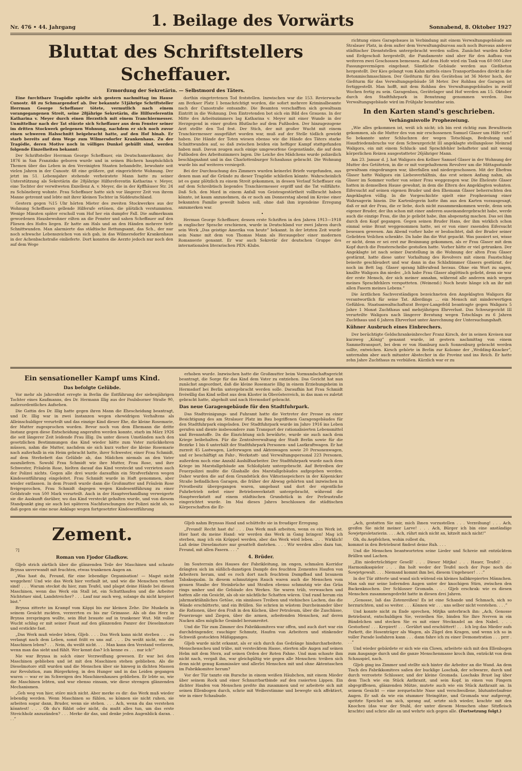Nr. 476 • 44. Jahrgang 1. Beilage des Vorwärts Sonnabend, 8. Oktober 1927
Bluttat des Schriftstellers Scheffauer.
Ermordung der Sekretärin. — Selbstmord des Täters.
Eine furchtbare Tragödie spielte sich gestern nachmittag im Hause Cunostr. 48 zu Schmargendorf ab. Der bekannte 51jährige Schriftsteller Herrman George Scheffauer tötete, vermutlich nach einem vorangegangenen Streit, seine 28jährige Sekretärin, die Hilfsreferentin Katharina v. Meyer durch einen Herzstich mit einem Tranchiermesser. Unmittelbar nach der Tat stürzte sich Scheffauer aus dem Fenster seiner im dritten Stockwerk gelegenen Wohnung, nachdem er sich noch zuvor einen schweren Halsschnitt beigebracht hatte, auf den Hof hinab. Er starb bereits auf dem Wege zum Wilmersdorfer Krankenhaus. Zu der Tragödie, deren Motive noch in völliges Dunkel gehüllt sind, werden folgende Einzelheiten bekannt:
Der Schriftsteller Herrman George Scheffauer, ein Deutschamerikaner, der 1876 in San Franzisko geboren wurde und in seinen Büchern hauptsächlich Themen über das Leben in den Vereinigten Staaten behandelte, bewohnte seit vielen Jahren in der Cunostr. 48 eine größere, gut eingerichtete Wohnung. Der jetzt im 51. Lebensjahre stehende verheiratete Mann hatte zu seiner Unterstützung als Sekretärin die 28jährige Hilfsreferentin Katharina v. Meyer, eine Tochter der verwitweten Exzellenz A. v. Meyer, die in der Kyffhäuser Str. 24 zu Schöneberg wohnte. Frau Scheffauer hatte sich vor längerer Zeit von ihrem Manne getrennt und lebte mit ihrer kleinen Tochter in Süddeutschland.
Gestern gegen ¾15 Uhr hörten Mieter des zweiten Stockwerkes aus der Wohnung Scheffauers gellende Hilferufe ertönen, die plötzlich verstummten. Wenige Minuten später erscholl vom Hof her ein dumpfer Fall. Die aufmerksam gewordenen Hausbewohner eilten an die Fenster und sahen Scheffauer auf den Fliesen des Hofes liegen. Er hatte am Hals und an den Händen mehrere tiefe Schnittwunden. Man alarmierte das städtische Rettungsamt, das Sch., der nur noch schwache Lebenszeichen von sich gab, in das Wilmersdorfer Krankenhaus in der Achenbachstraße einlieferte. Dort konnten die Aerzte jedoch nur noch den auf dem Wege
dorthin eingetretenen Tod feststellen. Inzwischen war die 153. Revierwache am Berkaer Platz 1 benachrichtigt worden, die sofort mehrere Kriminalbeamte nach der Cunostraße entsandte. Die Beamten verschafften sich gewaltsam Eintritt in die Wohnung. Den Eintretenden bot sich ein Bild des Grauens. In der Mitte des Arbeitszimmers lag Katharina v. Meyer mit einer Wunde in der Herzgegend in einer großen Blutlache auf dem Fußboden. Der hinzugezogene Arzt stellte den Tod fest. Der Stich, der mit großer Wucht mit einem Tranchiermesser ausgeführt worden war, muß auf der Stelle tödlich gewirkt haben. Die Hände der Toten wiesen ebenso wie die Hände des Täters starke Schnittwunden auf, so daß zwischen beiden ein heftiger Kampf stattgefunden haben muß. Davon zeugen auch einige umgeworfene Gegenstände, die auf dem Fußboden des Arbeitszimmers lagen. Die Leiche des Mädchens wurde polizeilich beschlagnahmt und in das Charlottenburger Schauhaus gebracht. Die Wohnung wurde bis auf weiteres versiegelt.
Bei der Durchsuchung des Zimmers wurden keinerlei Briefe vorgefunden, aus denen man auf die Gründe zu dieser Tragödie schließen könnte. Wahrscheinlich ist es ganz plötzlich zu einem Streit gekommen, in dessen Verlauf Scheffauer ein auf dem Schreibtisch liegendes Tranchiermesser ergriff und die Tat vollführte. Daß Sch. den Mord in einem Anfall von Geistesgestörtheit vollbracht haben könnte, ist kaum anzunehmen, da er noch am Donnerstag abend im Kreise einer bekannten Familie geweilt haben soll, ohne daß ihm irgendeine Erregung anzumerken war.
•
Herman George Scheffauer, dessen erste Schriften in den Jahren 1913—1918 in englischer Sprache erschienen, wurde in Deutschland vor zwei Jahren durch sein Werk „Das geistige Amerika von heute“ bekannt. In der letzten Zeit wurde sein Name mit dem von Thomas Mann als Herausgeber einer modernen Romanserie genannt. Er war auch Sekretär der deutschen Gruppe des internationalen literarischen PEN.-Klubs.
richtung eines Garagebaues in Verbindung mit einem Verwaltungsgebäude am Stralauer Platz, in dem außer dem Verwaltungsbureau auch noch Bureaus anderer städtischer Dienststellen untergebracht werden sollen. Zunächst wurden Keller und Erdgeschoß hergestellt, die Fundamente sind aber für den Aufbau von weiteren zwei Geschossen bemessen. Auf dem Hofe wird ein Tank von 60 000 Liter Fassungsvermögen eingebaut. Sämtliche Gebäude werden aus Gießbeton hergestellt. Der Kies gelangt vom Kahn mittels eines Transportbandes direkt in die Betonmischmaschinen. Der Gießturm für den Gerätebau ist 36 Meter hoch, der Gießturm für das Verwaltungsgebäude 58 Meter. Der Rohbau der Garagen ist fertiggestellt. Man hofft, mit dem Rohbau des Verwaltungsgebäudes in zwölf Wochen fertig zu sein. Garagenbau, Gerätelager und Hof werden am 15. Oktober durch den Stadtfuhrpark in Benutzung genommen werden. Das Verwaltungsgebäude wird im Frühjahr benutzbar sein.
In den Karten stand's geschrieben.
Verhängnisvolle Prophezeiung.
„Wie alles gekommen ist, weiß ich nicht; ich bin erst richtig zum Bewußtsein gekommen, als die Mutter des von mir erschossenen Samuel Glaser um Hilfe rief.“ So bekannte unter Schluchzen der wegen Totschlags, Bedrohung und Hausfriedensbruchs vor dem Schwurgericht III angeklagte stellungslose Meinrad Waligora, ein mit einem Schluck- und Sprachfehler behafteter und mit wenig körperlichen Reizen ausgestatteter 26jähriger Mann.
Am 23. Januar d. J. hat Waligora den Kellner Samuel Glaser in der Wohnung der Mutter des Getöteten, in die er mit vorgehaltenem Revolver um die Mittagsstunde gewaltsam eingedrungen war, überfallen und niedergeschossen. Mit der Ehefrau Glaser hatte Waligora ein Liebesverhältnis, das erst seinen Anfang nahm, als Glaser im Sommer vorher von seiner Frau weggezogen war. Die Eheleute Glaser hatten in demselben Hause gewohnt, in dem die Eltern des Angeklagten wohnten. Eifersucht auf seinen eigenen Bruder und den Ehemann Glaser beherrschten den Angeklagten völlig. In die Vorgeschichte spielt eine Prophezeiung einer Wahrsagerin hinein. Die Kartenlegerin hatte ihm aus den Karten vorausgesagt, daß er mit der Frau, die er liebe, doch nicht zusammenkommen werde, denn sein eigener Bruder, der ihn schon mit einer anderen auseinandergebracht habe, werde auch die einzige Frau, die ihn je geliebt habe, ihm abspenstig machen. Das sei ihm durch den Kopf gegangen. Gegen seinen Bruder Hans, der ihm wirklich schon einmal seine Braut weggenommen hatte, sei er von einer rasenden Eifersucht besessen gewesen. Am Abend vorher habe er beobachtet, daß der Bruder seiner Geliebten Veilchen schenkte. Da habe ihn die Wut gepackt. Was passiert sei, wisse er nicht, denn er sei erst zur Besinnung gekommen, als er Frau Glaser mit dem Kopf durch die Fensterscheibe gestoßen hatte. Vorher hätte er viel getrunken. Der Angeklagte ist nach seiner Darstellung in die Wohnung der alten Frau Glaser gestürmt, hatte diese unter Vorhaltung des Revolvers mit einem Faustschlag beiseite geschleudert und war dann in das Schlafzimmer Glasers gestürmt, der noch im Bett lag. Glaser sprang hilferufend heraus. Ohne ein Wort zu sagen, knallte Waligora ihn nieder. „Ich habe Frau Glaser abgöttisch geliebt, denn sie war der erste Mensch, der sich meiner annahm, während alle anderen mich wegen meines Sprachfehlers verspotteten. (Weinend:) Noch heute hänge ich an ihr mit allen Fasern meines Lebens.“
Die ärztlichen Sachverständigen bezeichneten den Angeklagten Waligora für verantwortlich für seine Tat. Allerdings ... ein Mensch mit minderwertigen Gefühlen. Staatsanwaltschaftsrat Berger-Langefeld beantragte gegen Waligora 5 Jahre 1 Monat Zuchthaus und mehrjährigen Ehrverlust. Das Schwurgericht III verurteilte Waligora nach längerer Beratung wegen Totschlags zu 6 Jahren Zuchthaus und 6 Jahren Ehrverlust unter Anrechnung der Untersuchungshaft.
Kühner Ausbruch eines Einbrechers.
Der berüchtigte Geldschrankeinbrecher Franz Kirsch, der in seinen Kreisen nur kurzweg „König“ genannt wurde, ist gestern nachmittag von einem Sammeltransport, bei dem er von Hamburg nach Sonnenburg gebracht werden sollte, entwichen. Kirsch gehörte in Berlin zur Kolonne der „Wedding-Knacker“, unternahm aber auch mitunter Abstecher in die Provinz und ins Reich. Er hatte zehn Jahre Zuchthaus zu verbüßen. Kürzlich war er zu
Ein sensationeller Kampf ums Kind.
Das befolgte Gelübde.
Vor mehr als Jahresfrist erregte in Berlin die Entführung der siebenjährigen Tochter eines Kaufmanns, des Dr. Hermann Illig aus der Paulsborner Straße 90, außerordentliches Aufsehen.
Die Gattin des Dr. Illig hatte gegen ihren Mann die Ehescheidung beantragt, und Dr. Illig war in zwei Instanzen wegen ehewidrigen Verhaltens als Alleinschuldiger verurteilt und das einzige Kind dieser Ehe, die kleine Rosemarie, der Mutter zugesprochen worden. Bevor noch von dem Ehemann die dritte Instanz gegen diese Entscheidung angerufen werden konnte, starb im März 1926 die seit längerer Zeit leidende Frau Illig. Da unter diesen Umständen nach den gesetzlichen Bestimmungen das Kind wieder hätte zum Vater zurückkehren müssen, nahm die Mutter, nachdem sie sich kurz vorher die kleine Rosemarie nach außerhalb in ein Heim gebracht hatte, ihrer Schwester, einer Frau Schmidt, auf dem Sterbebett das Gelübde ab, das Mädchen niemals an den Vater auszuliefern. Sowohl Frau Schmidt wie ihre Mutter, Frau Rose, und ihre Schwester, Fräulein Rose, hielten darauf das Kind versteckt und verrieten auch der Polizei nichts. Gegen alle drei wurde daraufhin ein Strafverfahren wegen Kindesentführung eingeleitet. Frau Schmidt wurde in Haft genommen, aber wieder entlassen. In dem Prozeß wurde dann die Großmutter und Fräulein Rose freigesprochen, Frau Schmidt dagegen wegen Kindesentführung zu einer Geldstrafe von 500 Mark verurteilt. Auch in der Hauptverhandlung verweigerte sie die Auskunft darüber, wo das Kind versteckt gehalten wurde, und von diesem Standpunkt ging sie auch bei späteren Nachforschungen der Polizei nicht ab, so daß gegen sie eine neue Anklage wegen fortgesetzter Kindesentführung
erhoben wurde. Inzwischen hatte die Großmutter beim Vormundschaftsgericht beantragt, die Sorge für das Kind dem Vater zu entziehen. Das Gericht hat nun zunächst angeordnet, daß die kleine Rosemarie Illig in einem Erziehungsheim in Hermsdorf bei Berlin untergebracht werden solle. Daraufhin hat Frau Schmidt freiwillig das Kind selbst aus dem Kloster in Oberösterreich, in das man es zuletzt gebracht hatte, abgeholt und nach Hermsdorf gebracht.
Das neue Garagengebäude für den Stadtfuhrpark.
Das Stadtreinigungs- und Fuhramt hatte die Vertreter der Presse zu einer Besichtigung des am Stralauer Platz im Bau begriffenen Garagengebäudes für den Stadtfuhrpark eingeladen. Der Stadtfuhrpark wurde im Jahre 1916 ins Leben gerufen und diente insbesondere zum Transport der rationalisierten Lebensmittel und Brennstoffe. Da die Einrichtung sich bewährte, wurde sie auch nach dem Kriege beibehalten. Für die Zentralverwaltung der Stadt Berlin sowie für die Bezirke 1 bis 6 unterhält der Stadtfuhrpark Personen- und Lastkraftwagen. Er hat zurzeit 45 Lastwagen, Lieferwagen und Aktenwagen sowie 20 Personenwagen, und er beschäftigt an Fahr-, Werkstatt- und Verwaltungspersonal 223 Personen, außerdem noch eine Anzahl Aushilfsarbeiter. Der Stadtfuhrpark wurde nach dem Kriege im Marstallgebäude am Schloßplatz untergebracht. Auf Betreiben der Feuerpolizei mußte die Glashalle des Marstallgebäudes aufgegeben werden. Daher wurden die auf dem Grundstück des Viktoriaspeichers in der Köpenicker Straße befindlichen Garagen, die früher der Abwag gehörten und inzwischen in Privatbesitz übergegangen waren, umgebaut und dort der eigentliche Fuhrbetrieb nebst einer Betriebswerkstatt untergebracht, während die Hauptwerkstatt auf einem städtischen Grundstück in der Perleustraße eingerichtet wurde. Im Mai dieses Jahres beschlossen die städtischen Körperschaften die Er-
Zement.
7]
Roman von Fjodor Gladkow.
Gljeb strich zärtlich über die glänzenden Teile der Maschinen und schaute Brynsa unverwandt mit feuchten, etwas trunkenen Augen an.
„Was hast du, Freund, für eine lebendige Organisation! — Magst nicht weggehen! Und wie das Werk hier verfault ist, und wie die Menschen verfaut sind! . . . Warum steckst du hier, zum Teufel, und plagst deine Hände bei diesen Maschinen, wenn das Werk ein Stall ist, ein Schutthaufen und die Arbeiter Nichtstuer sind, Landstreicher? . . . Lauf nur auch weg, solange du nicht krepiert bist.“
Brynsa zitterte im Krampf vom Käppi bis zur kleinen Zehe. Die Muskeln in seinem Gesicht zuckten, verzerrten es bis zur Grimasse. Als ob das Herz in Brynsa zerspringen wollte, sein Blut brauste auf in trunkener Wut. Mit voller Wucht schlug er mit seiner Faust auf den glänzenden Panzer der Dieselmotore und erstickte fast.
„Das Werk muß wieder leben, Gljeb. . . . Das Werk kann nicht sterben . . . es verlangt nach dem Leben, sonst frißt es uns auf. . . . Du weißt nicht, wie die Maschinen leben? . . . Nein, du weißt nicht. . . . Man kann den Verstand verlieren, wenn man das sieht und fühlt. Wer kennt das? Ich kenne es . . . nur ich!“
Nie war Brynsa in solch einer Verzweiflung gewesen. Er war bei den Maschinen geblieben und ist mit den Maschinen stehen geblieben. Als die Dieselmotore still wurden und die Menschen über sie hinweg in dichten Massen zur Revolution, zum Bürgerkrieg, in den Hunger und in das Leiden gegangen waren — war er im Schweigen des Maschinenhauses geblieben. Er lebte so, wie die Maschinen lebten, und war ebenso einsam, wie diese strengen glänzenden Mechanismen.
„Geh weg von hier, störe mich nicht. Aber merke es dir: das Werk muß wieder lebendig werden. Wenn Maschinen so fühlen, so können sie nicht ruhen, sie arbeiten sogar dann, Bruder, wenn sie stehen. . . . Ach, wenn du das verstehen könntest! . . . Ob du's fühlst oder nicht, du mußt alles tun, um das erste Streichholz anzuzünden? . . . Merke dir das, und denke jeden Augenblick daran. . . .“
Gljeb nahm Brynsas Hand und schüttelte sie in freudiger Erregung.
„Freund! Recht hast du! . . . Das Werk muß arbeiten, wenn es ein Werk ist. Hier hast du meine Hand: wir werden das Werk in Gang bringen! Mag ich sterben, mag ich ein Krüppel werden, aber das Werk wird leben. . . . Wirklich! Laß deine Dieselmotore nur gesattelt dastehen. . . . Wir werden alles dazu tun, Freund, mit allen Fasern. . . .“
4. Brüder.
Im Souterrain des Hauses der Fabrikleitung, im engen, schmalen Korridor drängten sich im süßlich-dunstigen Dampfe des feuchten Zementes Haufen von Arbeitern herum, und es roch dort nach feuchtem Dampfbad und braunem Tabaksqualm. In diesem schmutzigen Rauch waren auch die Menschen vom grauen Staube der Steinbrüche und Straßen ebenso schmutzig wie das Grün rings umher und die Gebäude des Werkes. Sie waren trüb, verwaschen und hatten alle ein Gesicht, als ob sie nächtliche Schatten wären. Und rund herum ein jahrmarktähnliches Getöse, ein sinnloses Treiben und viehisches Lachen, das die Wände erschütterte, und ein Brüllen. Sie schrien in wüstem Durcheinander über die Rationen, über den Fraß in den Küchen, über Petroleum, über die Zuschüsse, Feuerzeuge und Ziegen, über die armen, arbeitenden Menschen, auf deren Nacken alles mögliche Gesindel herumreitet.
Und die Tür zum Zimmer des Fabrikkomitees war offen, und auch dort war ein durchdringender, rauchiger Schmutz, Haufen von Arbeitern und stinkender Schweiß gestockten Müßigganges.
Gljeb wurde nicht erkannt, als er sich durch das Gedränge hindurcharbeitete. Menschenscheu und trübe, mit verstecktem Hasse, stierten alle Augen auf seinen Helm mit dem Stern, auf seinen Orden der Roten Fahne. Und man schaute ihm nicht nach, vergaß ihn, war gleichgültig wie gegen alle Menschen: treiben sich denn nicht genug Kommissäre und allerlei Menschen mit und ohne Aktentaschen im Fabrikkomitee herum?
Vor der Tür tanzte ein Bursche in einem weißen Häubchen, mit einem Mieder über seinem Rock und einer Schnurrbartbinde auf den rasierten Lippen. Ein dichter Haufen von Menschen preßte ihn zusammen und er arbeitete sich mit seinen Ellenbogen durch, schrie mit Weiberstimme und bewegte sich affektiert, wie in einer Schaubude.
„Ach, gestatten Sie mir, mich Ihnen vorzustellen . . . Verzeihung! . . . Ach, greifen Sie nicht meiner Larve! . . . Ach, Bürger ich bin eine anständige Sowjetproletarierin. . . . Ach, rührt mich nicht an, kitzelt mich nicht!“
Oh, du Aepfelchen, wohin rollest du,
kommst in den Betriebsrat findest deine Ruh. . . .
Und die Menschen beantworteten seine Lieder und Schreie mit entzücktem Brüllen und Lachen.
„Ein niederträchtiger Gesell! . . . Dieser Mitjka! . . . Hauer, Teufel! . . . Harmonikaspieler . . . ihn holt weder der Teufel noch der Pope noch die Sowjetgewalt. . . . Niemand kommt ihm bei, diesem Ungeheuer! . . .“
In der Tür zitterte und wand sich wütend ein kleines halbkrepiertes Männchen. Man sah nur seine lodernden Augen unter der knochigen Stirn, zwischen den Backenknochen. Der Schlosser Gromada. . . . Gljeb erschrak: wie es diesen Menschen zusammengedreht hatte in diesen drei Jahren.
„Genosse, laß das Zotenreißen! Es ist eine Schande und Schmach, sich so herzurichten, und so weiter. . . . Können wir . . . uns selber nicht verstehen. . . .“
Und konnte nicht zu Ende sprechen, Mitjka unterbrach ihn: „Ach, Genosse Betriebsrat, entschuldigen Sie, verzeihen Sie, binden Sie Ihre Nerven in ein Bündelchen und stecken Sie es mit einer Stecknadel an den Nabel. . . . Gestorben! . . . Krepiert! . . . Gerührt und erschüttert! . . . Ich leg das Mieder aufs Parkett, die Hosenträger als Wagen, als Zügel den Kragen, und wenn ich so in voller Parade losfahren kann . . . dann fahre ich zu einer Demonstration . . . prrr . . .“
Und wieder gebärdete er sich wie ein Clown, arbeitete sich mit den Ellenbogen zum Ausgange durch und die ganze Menschenmasse kroch ihm, entzückt von dem Schauspiel, nach.
Gljeb ging ins Zimmer und stellte sich hinter die Arbeiter an die Wand. An dem Tisch des Fabrikkomitees saßen der bucklige Loschak, der schwarze, durch und durch verrostete Schlosser, und der kleine Gromada. Loschaks Brust lag über dem Tisch wie ein Stück Anthrazit, und sein Kopf, in einen von Fingern abgegriffenen, glänzenden Mütze, mutete auch wie ein Stück Anthrazit an. In seinem Gesicht — eine zerquetschte Nase und verschwollene, blutunterlaufene Augen. Er saß da wie ein stummer Steingötze, und Gromada war aufgeregt, spritzte Speichel um sich, sprang auf, setzte sich wieder, krachte mit den Knochen (das war der Stuhl, der unter diesem Menschen ohne Sitzfleisch krachte) und schrie alle an und wehrte sich gegen alle. (Fortsetzung folgt.)